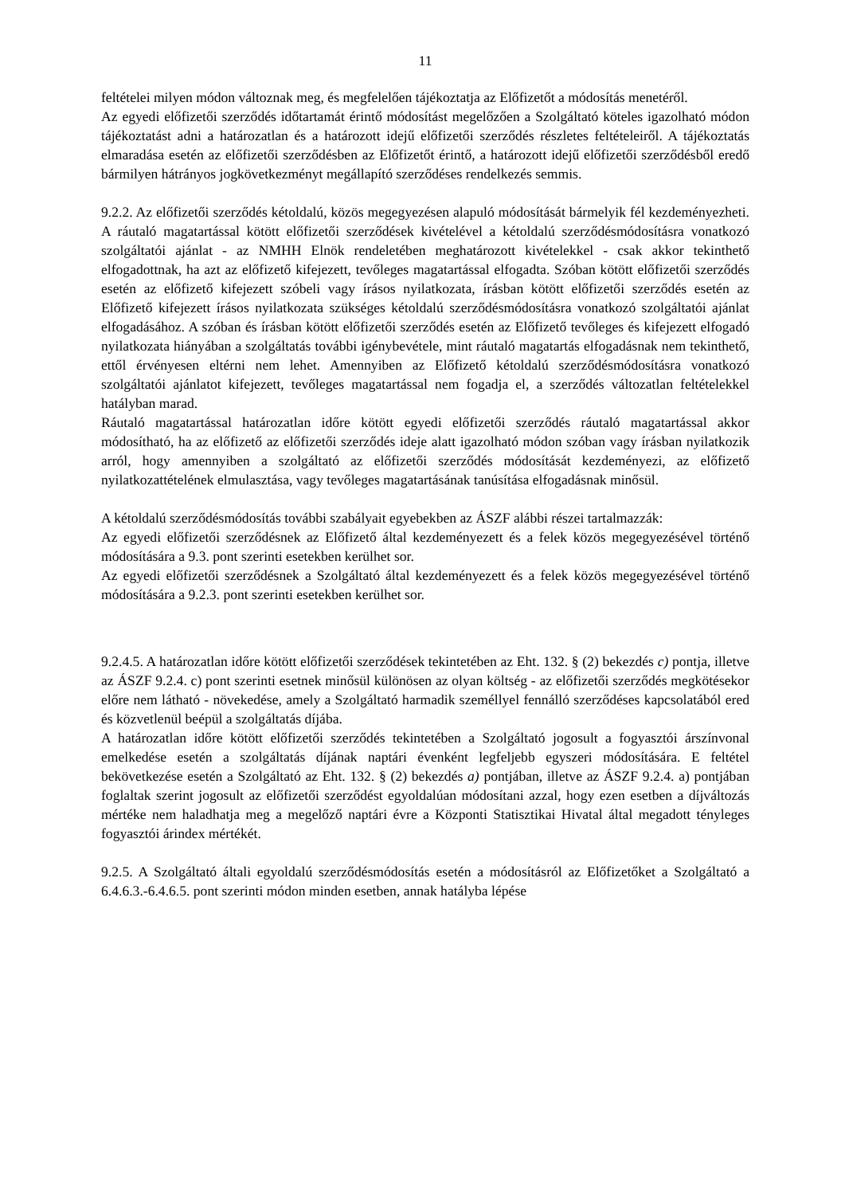11
feltételei milyen módon változnak meg, és megfelelően tájékoztatja az Előfizetőt a módosítás menetéről.
Az egyedi előfizetői szerződés időtartamát érintő módosítást megelőzően a Szolgáltató köteles igazolható módon tájékoztatást adni a határozatlan és a határozott idejű előfizetői szerződés részletes feltételeiről. A tájékoztatás elmaradása esetén az előfizetői szerződésben az Előfizetőt érintő, a határozott idejű előfizetői szerződésből eredő bármilyen hátrányos jogkövetkezményt megállapító szerződéses rendelkezés semmis.
9.2.2. Az előfizetői szerződés kétoldalú, közös megegyezésen alapuló módosítását bármelyik fél kezdeményezheti. A ráutaló magatartással kötött előfizetői szerződések kivételével a kétoldalú szerződésmódosításra vonatkozó szolgáltatói ajánlat - az NMHH Elnök rendeletében meghatározott kivételekkel - csak akkor tekinthető elfogadottnak, ha azt az előfizető kifejezett, tevőleges magatartással elfogadta. Szóban kötött előfizetői szerződés esetén az előfizető kifejezett szóbeli vagy írásos nyilatkozata, írásban kötött előfizetői szerződés esetén az Előfizető kifejezett írásos nyilatkozata szükséges kétoldalú szerződésmódosításra vonatkozó szolgáltatói ajánlat elfogadásához. A szóban és írásban kötött előfizetői szerződés esetén az Előfizető tevőleges és kifejezett elfogadó nyilatkozata hiányában a szolgáltatás további igénybevétele, mint ráutaló magatartás elfogadásnak nem tekinthető, ettől érvényesen eltérni nem lehet. Amennyiben az Előfizető kétoldalú szerződésmódosításra vonatkozó szolgáltatói ajánlatot kifejezett, tevőleges magatartással nem fogadja el, a szerződés változatlan feltételekkel hatályban marad.
Ráutaló magatartással határozatlan időre kötött egyedi előfizetői szerződés ráutaló magatartással akkor módosítható, ha az előfizető az előfizetői szerződés ideje alatt igazolható módon szóban vagy írásban nyilatkozik arról, hogy amennyiben a szolgáltató az előfizetői szerződés módosítását kezdeményezi, az előfizető nyilatkozattételének elmulasztása, vagy tevőleges magatartásának tanúsítása elfogadásnak minősül.
A kétoldalú szerződésmódosítás további szabályait egyebekben az ÁSZF alábbi részei tartalmazzák:
Az egyedi előfizetői szerződésnek az Előfizető által kezdeményezett és a felek közös megegyezésével történő módosítására a 9.3. pont szerinti esetekben kerülhet sor.
Az egyedi előfizetői szerződésnek a Szolgáltató által kezdeményezett és a felek közös megegyezésével történő módosítására a 9.2.3. pont szerinti esetekben kerülhet sor.
9.2.4.5. A határozatlan időre kötött előfizetői szerződések tekintetében az Eht. 132. § (2) bekezdés c) pontja, illetve az ÁSZF 9.2.4. c) pont szerinti esetnek minősül különösen az olyan költség - az előfizetői szerződés megkötésekor előre nem látható - növekedése, amely a Szolgáltató harmadik személlyel fennálló szerződéses kapcsolatából ered és közvetlenül beépül a szolgáltatás díjába.
A határozatlan időre kötött előfizetői szerződés tekintetében a Szolgáltató jogosult a fogyasztói árszínvonal emelkedése esetén a szolgáltatás díjának naptári évenként legfeljebb egyszeri módosítására. E feltétel bekövetkezése esetén a Szolgáltató az Eht. 132. § (2) bekezdés a) pontjában, illetve az ÁSZF 9.2.4. a) pontjában foglaltak szerint jogosult az előfizetői szerződést egyoldalúan módosítani azzal, hogy ezen esetben a díjváltozás mértéke nem haladhatja meg a megelőző naptári évre a Központi Statisztikai Hivatal által megadott tényleges fogyasztói árindex mértékét.
9.2.5. A Szolgáltató általi egyoldalú szerződésmódosítás esetén a módosításról az Előfizetőket a Szolgáltató a 6.4.6.3.-6.4.6.5. pont szerinti módon minden esetben, annak hatályba lépése